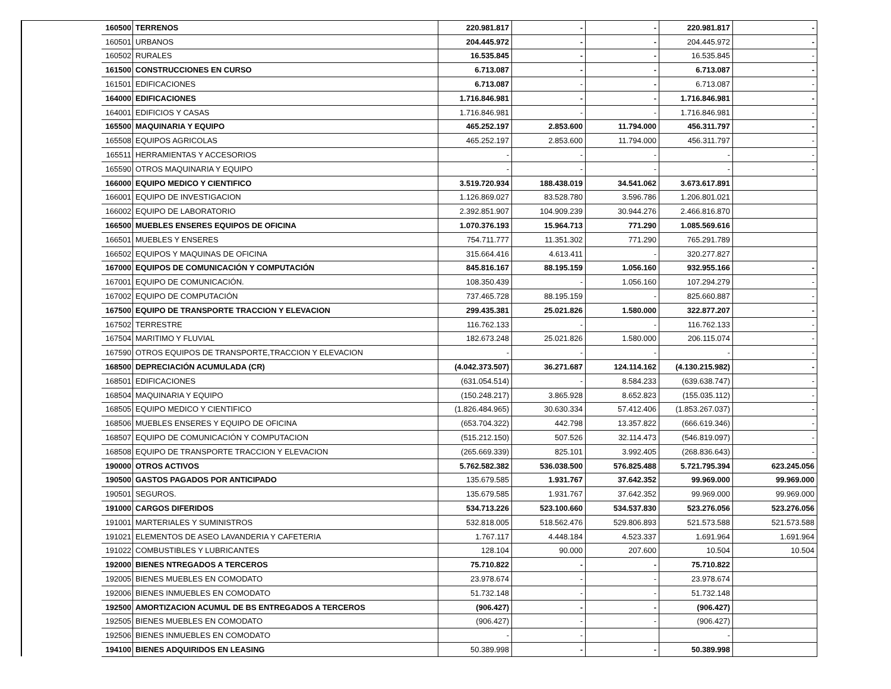| | 160500 | TERRENOS | 220.981.817 | - | - | 220.981.817 | - |
| | 160501 | URBANOS | 204.445.972 | - | - | 204.445.972 | - |
| | 160502 | RURALES | 16.535.845 | - | - | 16.535.845 | - |
| | 161500 | CONSTRUCCIONES EN CURSO | 6.713.087 | - | - | 6.713.087 | - |
| | 161501 | EDIFICACIONES | 6.713.087 | - | - | 6.713.087 | - |
| | 164000 | EDIFICACIONES | 1.716.846.981 | - | - | 1.716.846.981 | - |
| | 164001 | EDIFICIOS Y CASAS | 1.716.846.981 | - | - | 1.716.846.981 | - |
| | 165500 | MAQUINARIA Y EQUIPO | 465.252.197 | 2.853.600 | 11.794.000 | 456.311.797 | - |
| | 165508 | EQUIPOS AGRICOLAS | 465.252.197 | 2.853.600 | 11.794.000 | 456.311.797 | - |
| | 165511 | HERRAMIENTAS Y ACCESORIOS | - | - | - | - | - |
| | 165590 | OTROS MAQUINARIA Y EQUIPO | - | - | - | - | - |
| | 166000 | EQUIPO MEDICO Y CIENTIFICO | 3.519.720.934 | 188.438.019 | 34.541.062 | 3.673.617.891 | |
| | 166001 | EQUIPO DE INVESTIGACION | 1.126.869.027 | 83.528.780 | 3.596.786 | 1.206.801.021 | |
| | 166002 | EQUIPO DE LABORATORIO | 2.392.851.907 | 104.909.239 | 30.944.276 | 2.466.816.870 | |
| | 166500 | MUEBLES ENSERES EQUIPOS DE OFICINA | 1.070.376.193 | 15.964.713 | 771.290 | 1.085.569.616 | |
| | 166501 | MUEBLES Y ENSERES | 754.711.777 | 11.351.302 | 771.290 | 765.291.789 | |
| | 166502 | EQUIPOS Y MAQUINAS DE OFICINA | 315.664.416 | 4.613.411 | - | 320.277.827 | |
| | 167000 | EQUIPOS DE COMUNICACIÓN Y COMPUTACIÓN | 845.816.167 | 88.195.159 | 1.056.160 | 932.955.166 | - |
| | 167001 | EQUIPO DE COMUNICACIÓN. | 108.350.439 | - | 1.056.160 | 107.294.279 | - |
| | 167002 | EQUIPO DE COMPUTACIÓN | 737.465.728 | 88.195.159 | - | 825.660.887 | - |
| | 167500 | EQUIPO DE TRANSPORTE TRACCION Y ELEVACION | 299.435.381 | 25.021.826 | 1.580.000 | 322.877.207 | - |
| | 167502 | TERRESTRE | 116.762.133 | - | - | 116.762.133 | - |
| | 167504 | MARITIMO Y FLUVIAL | 182.673.248 | 25.021.826 | 1.580.000 | 206.115.074 | - |
| | 167590 | OTROS EQUIPOS DE TRANSPORTE,TRACCION Y ELEVACION | - | - | - | - | - |
| | 168500 | DEPRECIACIÓN ACUMULADA (CR) | (4.042.373.507) | 36.271.687 | 124.114.162 | (4.130.215.982) | - |
| | 168501 | EDIFICACIONES | (631.054.514) | - | 8.584.233 | (639.638.747) | - |
| | 168504 | MAQUINARIA Y EQUIPO | (150.248.217) | 3.865.928 | 8.652.823 | (155.035.112) | - |
| | 168505 | EQUIPO MEDICO Y CIENTIFICO | (1.826.484.965) | 30.630.334 | 57.412.406 | (1.853.267.037) | - |
| | 168506 | MUEBLES ENSERES Y EQUIPO DE OFICINA | (653.704.322) | 442.798 | 13.357.822 | (666.619.346) | - |
| | 168507 | EQUIPO DE COMUNICACIÓN Y COMPUTACION | (515.212.150) | 507.526 | 32.114.473 | (546.819.097) | - |
| | 168508 | EQUIPO DE TRANSPORTE TRACCION Y ELEVACION | (265.669.339) | 825.101 | 3.992.405 | (268.836.643) | - |
| | 190000 | OTROS ACTIVOS | 5.762.582.382 | 536.038.500 | 576.825.488 | 5.721.795.394 | 623.245.056 |
| | 190500 | GASTOS PAGADOS POR ANTICIPADO | 135.679.585 | 1.931.767 | 37.642.352 | 99.969.000 | 99.969.000 |
| | 190501 | SEGUROS. | 135.679.585 | 1.931.767 | 37.642.352 | 99.969.000 | 99.969.000 |
| | 191000 | CARGOS DIFERIDOS | 534.713.226 | 523.100.660 | 534.537.830 | 523.276.056 | 523.276.056 |
| | 191001 | MARTERIALES Y SUMINISTROS | 532.818.005 | 518.562.476 | 529.806.893 | 521.573.588 | 521.573.588 |
| | 191021 | ELEMENTOS DE ASEO LAVANDERIA Y CAFETERIA | 1.767.117 | 4.448.184 | 4.523.337 | 1.691.964 | 1.691.964 |
| | 191022 | COMBUSTIBLES Y LUBRICANTES | 128.104 | 90.000 | 207.600 | 10.504 | 10.504 |
| | 192000 | BIENES NTREGADOS A TERCEROS | 75.710.822 | - | - | 75.710.822 | |
| | 192005 | BIENES MUEBLES EN COMODATO | 23.978.674 | - | - | 23.978.674 | |
| | 192006 | BIENES INMUEBLES EN COMODATO | 51.732.148 | - | - | 51.732.148 | |
| | 192500 | AMORTIZACION ACUMUL DE BS ENTREGADOS A TERCEROS | (906.427) | - | - | (906.427) | |
| | 192505 | BIENES MUEBLES EN COMODATO | (906.427) | - | - | (906.427) | |
| | 192506 | BIENES INMUEBLES EN COMODATO | - | - | | - | |
| | 194100 | BIENES ADQUIRIDOS EN LEASING | 50.389.998 | - | - | 50.389.998 | |